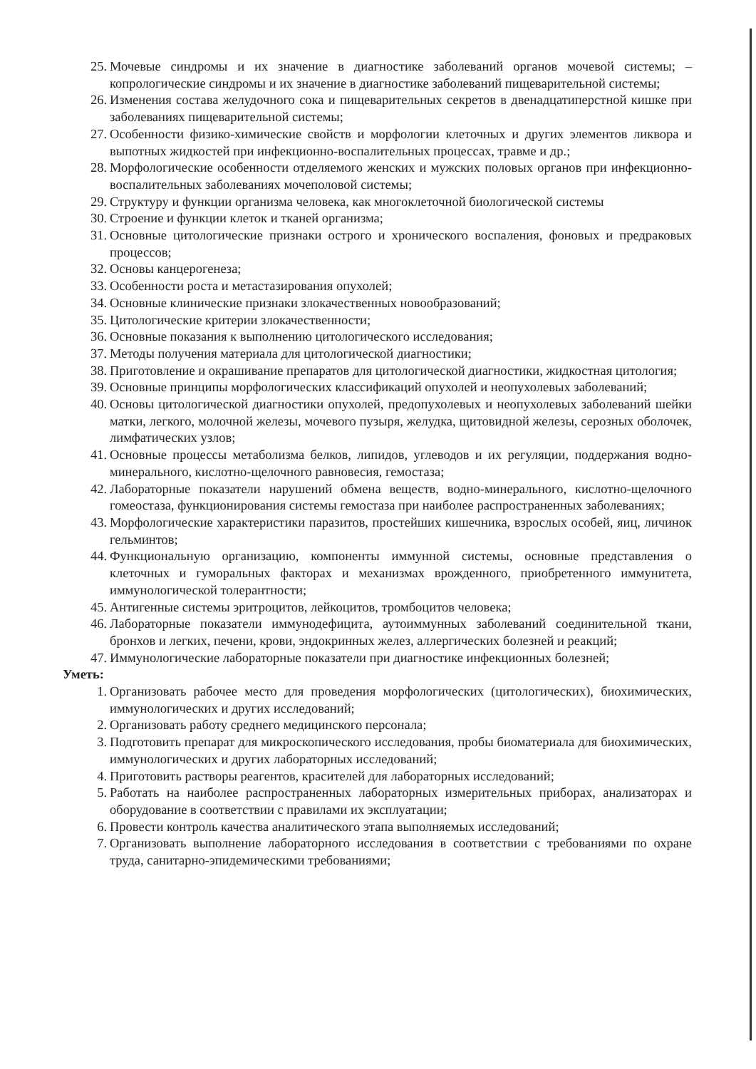25. Мочевые синдромы и их значение в диагностике заболеваний органов мочевой системы; – копрологические синдромы и их значение в диагностике заболеваний пищеварительной системы;
26. Изменения состава желудочного сока и пищеварительных секретов в двенадцатиперстной кишке при заболеваниях пищеварительной системы;
27. Особенности физико-химические свойств и морфологии клеточных и других элементов ликвора и выпотных жидкостей при инфекционно-воспалительных процессах, травме и др.;
28. Морфологические особенности отделяемого женских и мужских половых органов при инфекционно-воспалительных заболеваниях мочеполовой системы;
29. Структуру и функции организма человека, как многоклеточной биологической системы
30. Строение и функции клеток и тканей организма;
31. Основные цитологические признаки острого и хронического воспаления, фоновых и предраковых процессов;
32. Основы канцерогенеза;
33. Особенности роста и метастазирования опухолей;
34. Основные клинические признаки злокачественных новообразований;
35. Цитологические критерии злокачественности;
36. Основные показания к выполнению цитологического исследования;
37. Методы получения материала для цитологической диагностики;
38. Приготовление и окрашивание препаратов для цитологической диагностики, жидкостная цитология;
39. Основные принципы морфологических классификаций опухолей и неопухолевых заболеваний;
40. Основы цитологической диагностики опухолей, предопухолевых и неопухолевых заболеваний шейки матки, легкого, молочной железы, мочевого пузыря, желудка, щитовидной железы, серозных оболочек, лимфатических узлов;
41. Основные процессы метаболизма белков, липидов, углеводов и их регуляции, поддержания водно-минерального, кислотно-щелочного равновесия, гемостаза;
42. Лабораторные показатели нарушений обмена веществ, водно-минерального, кислотно-щелочного гомеостаза, функционирования системы гемостаза при наиболее распространенных заболеваниях;
43. Морфологические характеристики паразитов, простейших кишечника, взрослых особей, яиц, личинок гельминтов;
44. Функциональную организацию, компоненты иммунной системы, основные представления о клеточных и гуморальных факторах и механизмах врожденного, приобретенного иммунитета, иммунологической толерантности;
45. Антигенные системы эритроцитов, лейкоцитов, тромбоцитов человека;
46. Лабораторные показатели иммунодефицита, аутоиммунных заболеваний соединительной ткани, бронхов и легких, печени, крови, эндокринных желез, аллергических болезней и реакций;
47. Иммунологические лабораторные показатели при диагностике инфекционных болезней;
Уметь:
1. Организовать рабочее место для проведения морфологических (цитологических), биохимических, иммунологических и других исследований;
2. Организовать работу среднего медицинского персонала;
3. Подготовить препарат для микроскопического исследования, пробы биоматериала для биохимических, иммунологических и других лабораторных исследований;
4. Приготовить растворы реагентов, красителей для лабораторных исследований;
5. Работать на наиболее распространенных лабораторных измерительных приборах, анализаторах и оборудование в соответствии с правилами их эксплуатации;
6. Провести контроль качества аналитического этапа выполняемых исследований;
7. Организовать выполнение лабораторного исследования в соответствии с требованиями по охране труда, санитарно-эпидемическими требованиями;